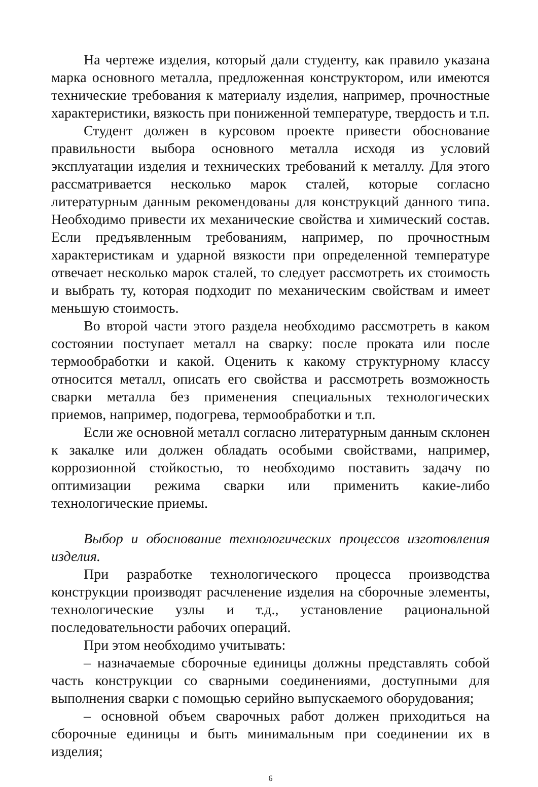На чертеже изделия, который дали студенту, как правило указана марка основного металла, предложенная конструктором, или имеются технические требования к материалу изделия, например, прочностные характеристики, вязкость при пониженной температуре, твердость и т.п.
Студент должен в курсовом проекте привести обоснование правильности выбора основного металла исходя из условий эксплуатации изделия и технических требований к металлу. Для этого рассматривается несколько марок сталей, которые согласно литературным данным рекомендованы для конструкций данного типа. Необходимо привести их механические свойства и химический состав. Если предъявленным требованиям, например, по прочностным характеристикам и ударной вязкости при определенной температуре отвечает несколько марок сталей, то следует рассмотреть их стоимость и выбрать ту, которая подходит по механическим свойствам и имеет меньшую стоимость.
Во второй части этого раздела необходимо рассмотреть в каком состоянии поступает металл на сварку: после проката или после термообработки и какой. Оценить к какому структурному классу относится металл, описать его свойства и рассмотреть возможность сварки металла без применения специальных технологических приемов, например, подогрева, термообработки и т.п.
Если же основной металл согласно литературным данным склонен к закалке или должен обладать особыми свойствами, например, коррозионной стойкостью, то необходимо поставить задачу по оптимизации режима сварки или применить какие-либо технологические приемы.
Выбор и обоснование технологических процессов изготовления изделия.
При разработке технологического процесса производства конструкции производят расчленение изделия на сборочные элементы, технологические узлы и т.д., установление рациональной последовательности рабочих операций.
При этом необходимо учитывать:
– назначаемые сборочные единицы должны представлять собой часть конструкции со сварными соединениями, доступными для выполнения сварки с помощью серийно выпускаемого оборудования;
– основной объем сварочных работ должен приходиться на сборочные единицы и быть минимальным при соединении их в изделия;
6